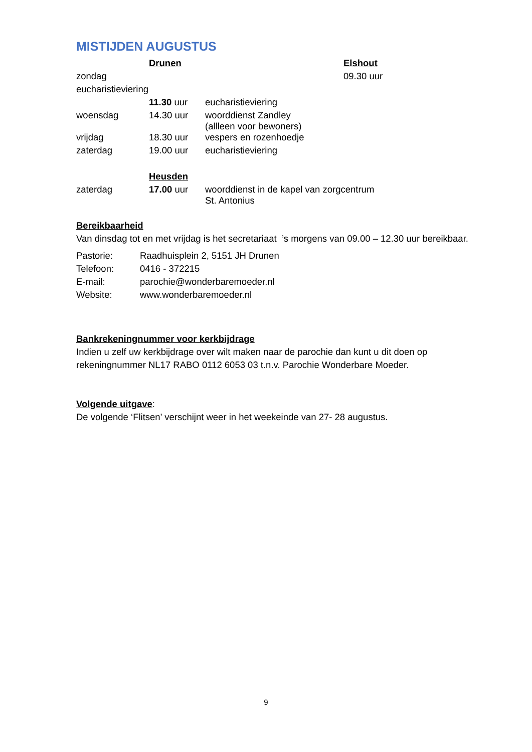MISTIJDEN AUGUSTUS
| | Drunen | | Elshout |
| zondag | | | 09.30 uur |
| eucharistieviering | | | |
| | 11.30 uur | eucharistieviering | |
| woensdag | 14.30 uur | woorddienst Zandley (allleen voor bewoners) | |
| vrijdag | 18.30 uur | vespers en rozenhoedje | |
| zaterdag | 19.00 uur | eucharistieviering | |
| | Heusden | | |
| zaterdag | 17.00 uur | woorddienst in de kapel van zorgcentrum St. Antonius | |
Bereikbaarheid
Van dinsdag tot en met vrijdag is het secretariaat ’s morgens van 09.00 – 12.30 uur bereikbaar.
| Pastorie: | Raadhuisplein 2, 5151 JH Drunen |
| Telefoon: | 0416 - 372215 |
| E-mail: | parochie@wonderbaremoeder.nl |
| Website: | www.wonderbaremoeder.nl |
Bankrekeningnummer voor kerkbijdrage
Indien u zelf uw kerkbijdrage over wilt maken naar de parochie dan kunt u dit doen op rekeningnummer NL17 RABO 0112 6053 03 t.n.v. Parochie Wonderbare Moeder.
Volgende uitgave:
De volgende ‘Flitsen’ verschijnt weer in het weekeinde van 27- 28 augustus.
9